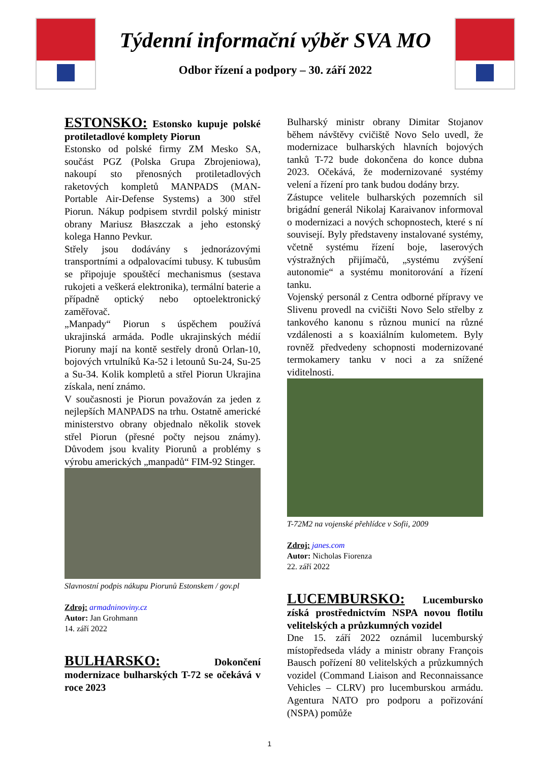Týdenní informační výběr SVA MO
Odbor řízení a podpory – 30. září 2022
ESTONSKO: Estonsko kupuje polské protiletadlové komplety Piorun
Estonsko od polské firmy ZM Mesko SA, součást PGZ (Polska Grupa Zbrojeniowa), nakoupí sto přenosných protiletadlových raketových kompletů MANPADS (MAN-Portable Air-Defense Systems) a 300 střel Piorun. Nákup podpisem stvrdil polský ministr obrany Mariusz Błaszczak a jeho estonský kolega Hanno Pevkur.
Střely jsou dodávány s jednorázovými transportními a odpalovacími tubusy. K tubusům se připojuje spouštěcí mechanismus (sestava rukojeti a veškerá elektronika), termální baterie a případně optický nebo optoelektronický zaměřovač.
„Manpady“ Piorun s úspěchem používá ukrajinská armáda. Podle ukrajinských médií Pioruny mají na kontě sestřely dronů Orlan-10, bojových vrtulníků Ka-52 i letounů Su-24, Su-25 a Su-34. Kolik kompletů a střel Piorun Ukrajina získala, není známo.
V současnosti je Piorun považován za jeden z nejlepších MANPADS na trhu. Ostatně americké ministerstvo obrany objednalo několik stovek střel Piorun (přesné počty nejsou známy). Důvodem jsou kvality Piorunů a problémy s výrobu amerických „manpadů“ FIM-92 Stinger.
Slavnostní podpis nákupu Piorunů Estonskem / gov.pl
Zdroj: armadninoviny.cz
Autor: Jan Grohmann
14. září 2022
BULHARSKO: Dokončení modernizace bulharských T-72 se očekává v roce 2023
Bulharský ministr obrany Dimitar Stojanov během návštěvy cvičiště Novo Selo uvedl, že modernizace bulharských hlavních bojových tanků T-72 bude dokončena do konce dubna 2023. Očekává, že modernizované systémy velení a řízení pro tank budou dodány brzy.
Zástupce velitele bulharských pozemních sil brigádní generál Nikolaj Karaivanov informoval o modernizaci a nových schopnostech, které s ní souvisejí. Byly představeny instalované systémy, včetně systému řízení boje, laserových výstražných přijímačů, „systému zvýšení autonomie“ a systému monitorování a řízení tanku.
Vojenský personál z Centra odborné přípravy ve Slivenu provedl na cvičišti Novo Selo střelby z tankového kanonu s různou municí na různé vzdálenosti a s koaxiálním kulometem. Byly rovněž předvedeny schopnosti modernizované termokamery tanku v noci a za snížené viditelnosti.
T-72M2 na vojenské přehlídce v Sofii, 2009
Zdroj: janes.com
Autor: Nicholas Fiorenza
22. září 2022
LUCEMBURSKO: Lucembursko získá prostřednictvím NSPA novou flotilu velitelských a průzkumných vozidel
Dne 15. září 2022 oznámil lucemburský místopředseda vlády a ministr obrany François Bausch pořízení 80 velitelských a průzkumných vozidel (Command Liaison and Reconnaissance Vehicles – CLRV) pro lucemburskou armádu. Agentura NATO pro podporu a pořizování (NSPA) pomůže
1